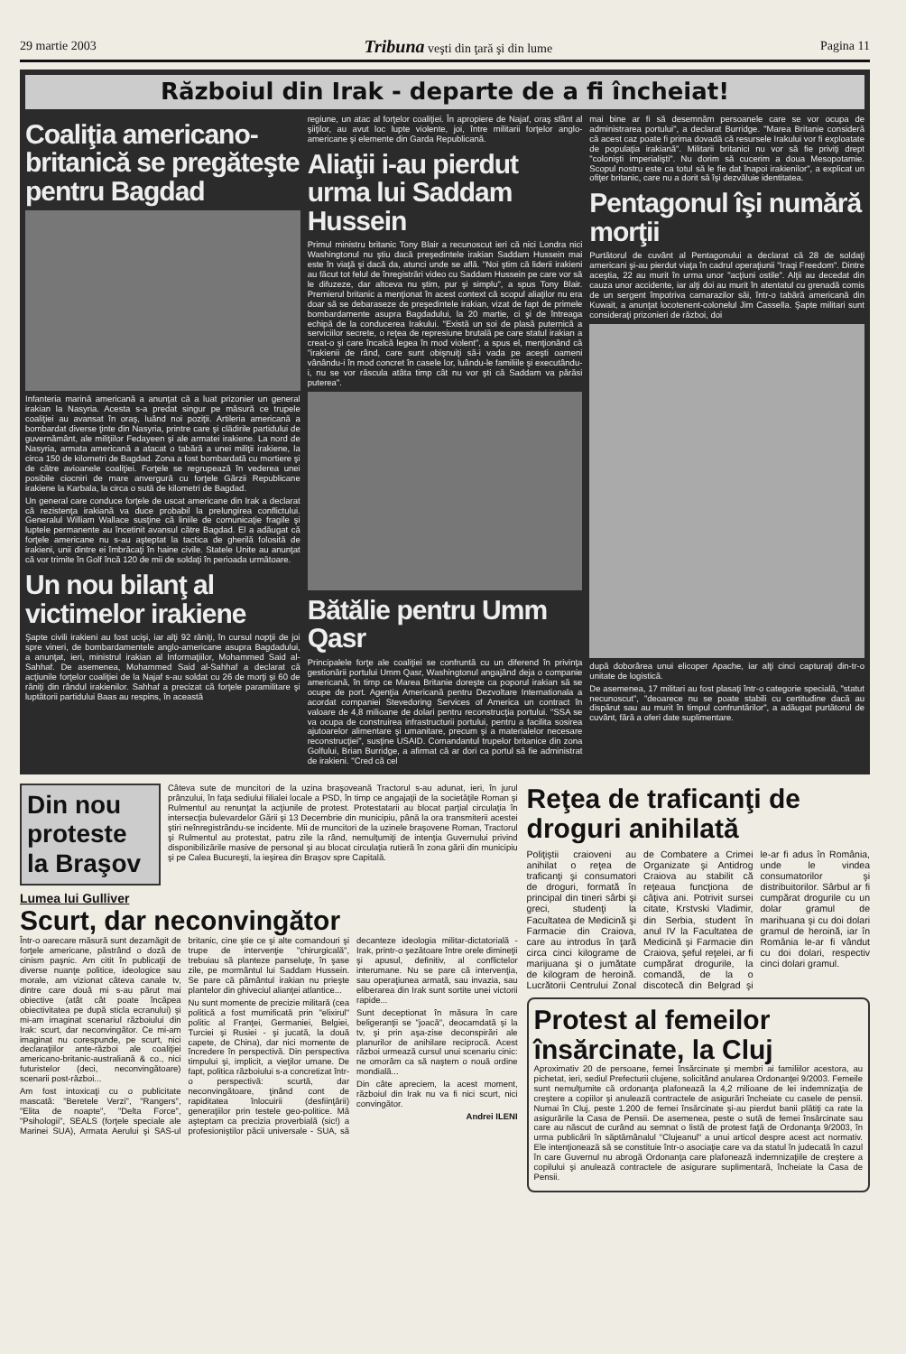29 martie 2003 Tribuna veşti din ţară şi din lume Pagina 11
Războiul din Irak - departe de a fi încheiat!
Coaliţia americano-britanică se pregăteşte pentru Bagdad
Infanteria marină americană a anunţat că a luat prizonier un general irakian la Nasyria. Acesta s-a predat singur pe măsură ce trupele coaliţiei au avansat în oraş, luând noi poziţii. Artileria americană a bombardat diverse ţinte din Nasyria, printre care şi clădirile partidului de guvernământ, ale miliţiilor Fedayeen şi ale armatei irakiene. La nord de Nasyria, armata americană a atacat o tabără a unei miliţii irakiene, la circa 150 de kilometri de Bagdad. Zona a fost bombardată cu mortiere şi de către avioanele coaliţiei. Forţele se regrupează în vederea unei posibile ciocniri de mare anvergură cu forţele Gărzii Republicane irakiene la Karbala, la circa o sută de kilometri de Bagdad.
Un general care conduce forţele de uscat americane din Irak a declarat că rezistenţa irakiană va duce probabil la prelungirea conflictului. Generalul William Wallace susţine că liniile de comunicaţie fragile şi luptele permanente au încetinit avansul către Bagdad. El a adăugat că forţele americane nu s-au aşteptat la tactica de gherilă folosită de irakieni, unii dintre ei îmbrăcaţi în haine civile. Statele Unite au anunţat că vor trimite în Golf încă 120 de mii de soldaţi în perioada următoare.
Un nou bilanţ al victimelor irakiene
Şapte civili irakieni au fost ucişi, iar alţi 92 răniţi, în cursul nopţii de joi spre vineri, de bombardamentele anglo-americane asupra Bagdadului, a anunţat, ieri, ministrul irakian al Informaţiilor, Mohammed Said al-Sahhaf. De asemenea, Mohammed Said al-Sahhaf a declarat că acţiunile forţelor coaliţiei de la Najaf s-au soldat cu 26 de morţi şi 60 de răniţi din rândul irakienilor. Sahhaf a precizat că forţele paramilitare şi luptătorii partidului Baas au respins, în această
regiune, un atac al forţelor coaliţiei. În apropiere de Najaf, oraş sfânt al şiiţilor, au avut loc lupte violente, joi, între militarii forţelor anglo-americane şi elemente din Garda Republicană.
Aliaţii i-au pierdut urma lui Saddam Hussein
Primul ministru britanic Tony Blair a recunoscut ieri că nici Londra nici Washingtonul nu ştiu dacă preşedintele irakian Saddam Hussein mai este în viaţă şi dacă da, atunci unde se află. "Noi ştim că liderii irakieni au făcut tot felul de înregistrări video cu Saddam Hussein pe care vor să le difuzeze, dar altceva nu ştim, pur şi simplu", a spus Tony Blair. Premierul britanic a menţionat în acest context că scopul aliaţilor nu era doar să se debaraseze de preşedintele irakian, vizat de fapt de primele bombardamente asupra Bagdadului, la 20 martie, ci şi de întreaga echipă de la conducerea Irakului. "Există un soi de plasă puternică a serviciilor secrete, o reţea de represiune brutală pe care statul irakian a creat-o şi care încalcă legea în mod violent", a spus el, menţionând că "irakienii de rând, care sunt obişnuiţi să-i vada pe aceşti oameni vânându-i în mod concret în casele lor, luându-le familiile şi executându-i, nu se vor răscula atâta timp cât nu vor şti că Saddam va părăsi puterea".
Bătălie pentru Umm Qasr
Principalele forţe ale coaliţiei se confruntă cu un diferend în privinţa gestionării portului Umm Qasr, Washingtonul angajând deja o companie americană, în timp ce Marea Britanie doreşte ca poporul irakian să se ocupe de port. Agenţia Americană pentru Dezvoltare Internationala a acordat companiei Stevedoring Services of America un contract în valoare de 4,8 milioane de dolari pentru reconstrucţia portului. "SSA se va ocupa de construirea infrastructurii portului, pentru a facilita sosirea ajutoarelor alimentare şi umanitare, precum şi a materialelor necesare reconstrucţiei", susţine USAID. Comandantul trupelor britanice din zona Golfului, Brian Burridge, a afirmat că ar dori ca portul să fie administrat de irakieni. "Cred că cel
mai bine ar fi să desemnăm persoanele care se vor ocupa de administrarea portului", a declarat Burridge. "Marea Britanie consideră că acest caz poate fi prima dovadă că resursele Irakului vor fi exploatate de populaţia irakiană". Militarii britanici nu vor să fie priviţi drept "colonişti imperialişti". Nu dorim să cucerim a doua Mesopotamie. Scopul nostru este ca totul să le fie dat înapoi irakienilor", a explicat un ofiţer britanic, care nu a dorit să îşi dezvăluie identitatea.
Pentagonul îşi numără morţii
Purtătorul de cuvânt al Pentagonului a declarat că 28 de soldaţi americani şi-au pierdut viaţa în cadrul operaţiunii "Iraqi Freedom". Dintre aceştia, 22 au murit în urma unor "acţiuni ostile". Alţii au decedat din cauza unor accidente, iar alţi doi au murit în atentatul cu grenadă comis de un sergent împotriva camarazilor săi, într-o tabără americană din Kuwait, a anunţat locotenent-colonelul Jim Cassella. Şapte militari sunt consideraţi prizonieri de război, doi
după doborârea unui elicoper Apache, iar alţi cinci capturaţi din-tr-o unitate de logistică.
De asemenea, 17 militari au fost plasaţi într-o categorie specială, "statut necunoscut", "deoarece nu se poate stabili cu certitudine dacă au dispărut sau au murit în timpul confruntărilor", a adăugat purtătorul de cuvânt, fără a oferi date suplimentare.
Din nou proteste la Braşov
Câteva sute de muncitori de la uzina braşoveană Tractorul s-au adunat, ieri, în jurul prânzului, în faţa sediului filialei locale a PSD, în timp ce angajaţii de la societăţile Roman şi Rulmentul au renunţat la acţiunile de protest. Protestatarii au blocat parţial circulaţia în intersecţia bulevardelor Gării şi 13 Decembrie din municipiu, până la ora transmiterii acestei ştiri neînregistrându-se incidente. Mii de muncitori de la uzinele braşovene Roman, Tractorul şi Rulmentul au protestat, patru zile la rând, nemulţumiţi de intenţia Guvernului privind disponibilizările masive de personal şi au blocat circulaţia rutieră în zona gării din municipiu şi pe Calea Bucureşti, la ieşirea din Braşov spre Capitală.
Lumea lui Gulliver
Scurt, dar neconvingător
Într-o oarecare măsură sunt dezamăgit de forţele americane, păstrând o doză de cinism paşnic. Am citit în publicaţii de diverse nuanţe politice, ideologice sau morale, am vizionat câteva canale tv, dintre care două mi s-au părut mai obiective (atât cât poate încăpea obiectivitatea pe după sticla ecranului) şi mi-am imaginat scenariul războiului din Irak: scurt, dar neconvingător. Ce mi-am imaginat nu corespunde, pe scurt, nici declaraţiilor ante-război ale coaliţiei americano-britanic-australiană & co., nici futuristelor (deci, neconvingătoare) scenarii post-război...
Am fost intoxicaţi cu o publicitate mascată: "Beretele Verzi", "Rangers", "Elita de noapte", "Delta Force", "Psihologii", SEALS (forţele speciale ale Marinei SUA), Armata Aerului şi SAS-ul britanic, cine ştie ce şi alte comandouri şi trupe de intervenţie "chirurgicală", trebuiau să planteze panseluţe, în şase zile, pe mormântul lui Saddam Hussein. Se pare că pământul irakian nu prieşte plantelor din ghiveciul alianţei atlantice...
Nu sunt momente de precizie militară (cea politică a fost mumificată prin "elixirul" politic al Franţei, Germaniei, Belgiei, Turciei şi Rusiei - şi jucată, la două capete, de China), dar nici momente de încredere în perspectivă. Din perspectiva timpului şi, implicit, a vieţilor umane. De fapt, politica războiului s-a concretizat într-o perspectivă: scurtă, dar neconvingătoare, ţinând cont de rapiditatea înlocuirii (desfiinţării) generaţiilor prin testele geo-politice. Mă aşteptam ca precizia proverbială (sic!) a profesioniştilor păcii universale - SUA, să decanteze ideologia militar-dictatorială - Irak, printr-o şezătoare între orele dimineţii şi apusul, definitiv, al conflictelor interumane. Nu se pare că intervenţia, sau operaţiunea armată, sau invazia, sau eliberarea din Irak sunt sortite unei victorii rapide...
Sunt deceptionat în măsura în care beligeranţii se "joacă", deocamdată şi la tv, şi prin aşa-zise deconspirări ale planurilor de anihilare reciprocă. Acest război urmează cursul unui scenariu cinic: ne omorâm ca să naştem o nouă ordine mondială...
Din câte apreciem, la acest moment, războiul din Irak nu va fi nici scurt, nici convingător.
Andrei ILENI
Reţea de traficanţi de droguri anihilată
Poliţiştii craioveni au anihilat o reţea de traficanţi şi consumatori de droguri, formată în principal din tineri sârbi şi greci, studenţi la Facultatea de Medicină şi Farmacie din Craiova, care au introdus în ţară circa cinci kilograme de marijuana şi o jumătate de kilogram de heroină. Lucrătorii Centrului Zonal de Combatere a Crimei Organizate şi Antidrog Craiova au stabilit că reţeaua funcţiona de câţiva ani. Potrivit sursei citate, Krstvski Vladimir, din Serbia, student în anul IV la Facultatea de Medicină şi Farmacie din Craiova, şeful reţelei, ar fi cumpărat drogurile, la comandă, de la o discotecă din Belgrad şi le-ar fi adus în România, unde le vindea consumatorilor şi distribuitorilor. Sârbul ar fi cumpărat drogurile cu un dolar gramul de marihuana şi cu doi dolari gramul de heroină, iar în România le-ar fi vândut cu doi dolari, respectiv cinci dolari gramul.
Protest al femeilor însărcinate, la Cluj
Aproximativ 20 de persoane, femei însărcinate şi membri ai familiilor acestora, au pichetat, ieri, sediul Prefecturii clujene, solicitând anularea Ordonanţei 9/2003. Femeile sunt nemulţumite că ordonanţa plafonează la 4,2 milioane de lei indemnizaţia de creştere a copiilor şi anulează contractele de asigurări încheiate cu casele de pensii. Numai în Cluj, peste 1.200 de femei însărcinate şi-au pierdut banii plătiţi ca rate la asigurările la Casa de Pensii. De asemenea, peste o sută de femei însărcinate sau care au născut de curând au semnat o listă de protest faţă de Ordonanţa 9/2003, în urma publicării în săptămânalul "Clujeanul" a unui articol despre acest act normativ. Ele intenţionează să se constituie într-o asociaţie care va da statul în judecată în cazul în care Guvernul nu abrogă Ordonanţa care plafonează indemnizaţiile de creştere a copilului şi anulează contractele de asigurare suplimentară, încheiate la Casa de Pensii.